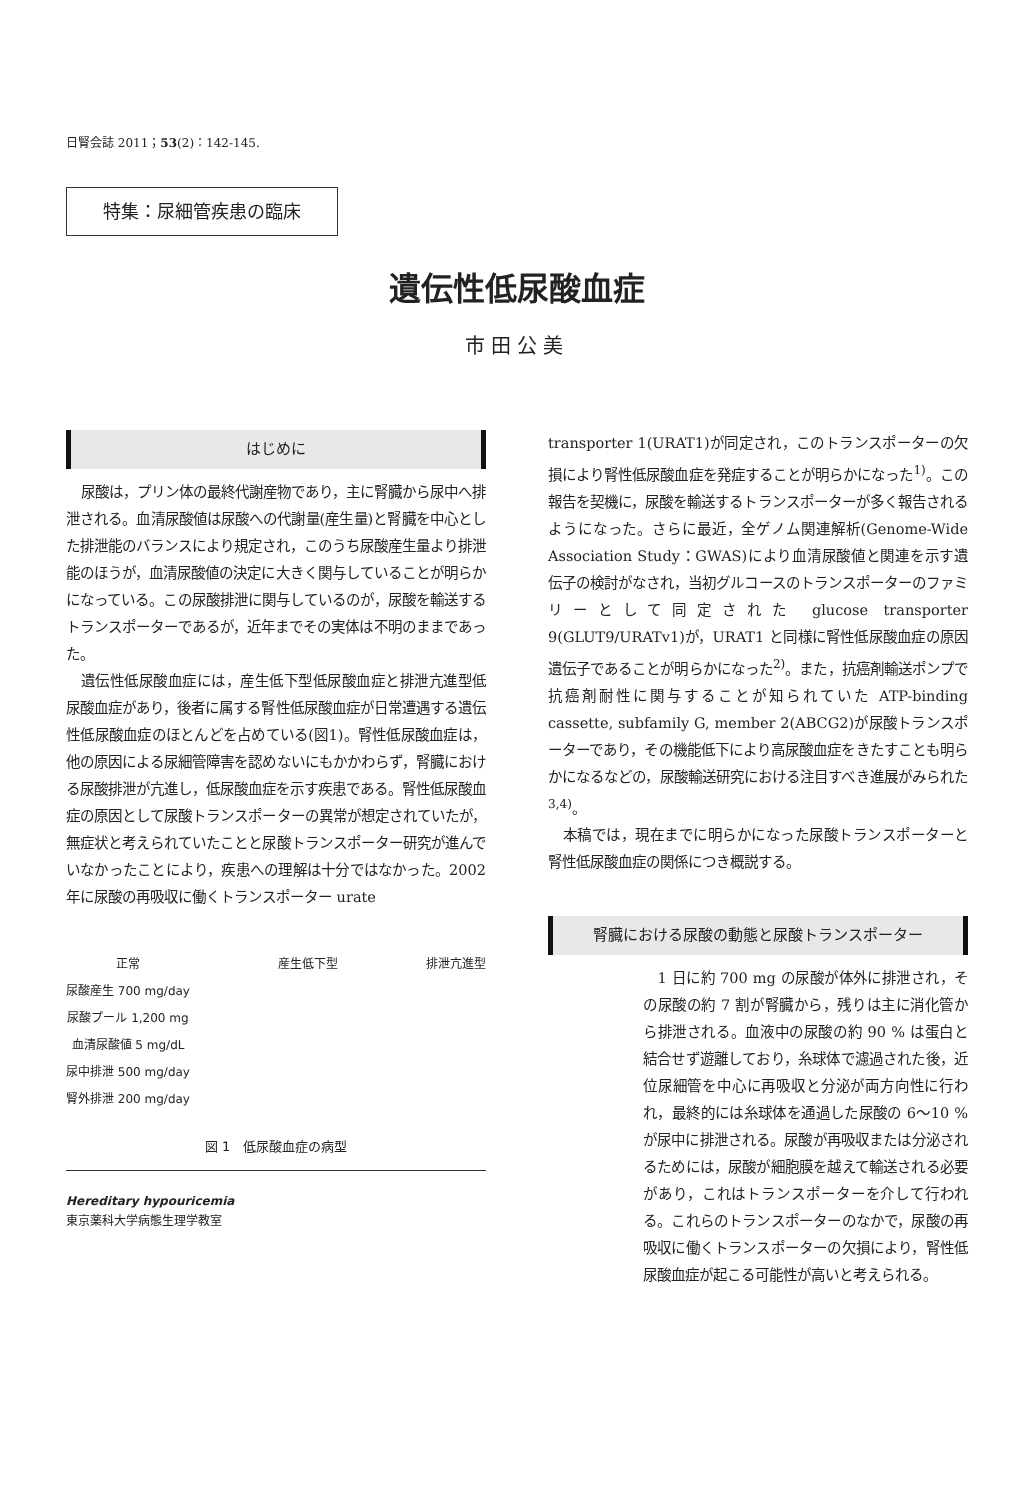日腎会誌 2011；53(2)：142-145.
特集：尿細管疾患の臨床
遺伝性低尿酸血症
市田公美
はじめに
尿酸は，プリン体の最終代謝産物であり，主に腎臓から尿中へ排泄される。血清尿酸値は尿酸への代謝量(産生量)と腎臓を中心とした排泄能のバランスにより規定され，このうち尿酸産生量より排泄能のほうが，血清尿酸値の決定に大きく関与していることが明らかになっている。この尿酸排泄に関与しているのが，尿酸を輸送するトランスポーターであるが，近年までその実体は不明のままであった。
遺伝性低尿酸血症には，産生低下型低尿酸血症と排泄亢進型低尿酸血症があり，後者に属する腎性低尿酸血症が日常遭遇する遺伝性低尿酸血症のほとんどを占めている(図1)。腎性低尿酸血症は，他の原因による尿細管障害を認めないにもかかわらず，腎臓における尿酸排泄が亢進し，低尿酸血症を示す疾患である。腎性低尿酸血症の原因として尿酸トランスポーターの異常が想定されていたが，無症状と考えられていたことと尿酸トランスポーター研究が進んでいなかったことにより，疾患への理解は十分ではなかった。2002 年に尿酸の再吸収に働くトランスポーター urate
正常
尿酸産生 700 mg/day
尿酸プール 1,200 mg
血清尿酸値 5 mg/dL
尿中排泄 500 mg/day
腎外排泄 200 mg/day
産生低下型 排泄亢進型
図 1　低尿酸血症の病型
Hereditary hypouricemia
東京薬科大学病態生理学教室
transporter 1(URAT1)が同定され，このトランスポーターの欠損により腎性低尿酸血症を発症することが明らかになった<sup>1)</sup>。この報告を契機に，尿酸を輸送するトランスポーターが多く報告されるようになった。さらに最近，全ゲノム関連解析(Genome-Wide Association Study：GWAS)により血清尿酸値と関連を示す遺伝子の検討がなされ，当初グルコースのトランスポーターのファミリーとして同定された glucose transporter 9(GLUT9/URATv1)が，URAT1 と同様に腎性低尿酸血症の原因遺伝子であることが明らかになった<sup>2)</sup>。また，抗癌剤輸送ポンプで抗癌剤耐性に関与することが知られていた ATP-binding cassette, subfamily G, member 2(ABCG2)が尿酸トランスポーターであり，その機能低下により高尿酸血症をきたすことも明らかになるなどの，尿酸輸送研究における注目すべき進展がみられた<sup>3,4)</sup>。
本稿では，現在までに明らかになった尿酸トランスポーターと腎性低尿酸血症の関係につき概説する。
腎臓における尿酸の動態と尿酸トランスポーター
1 日に約 700 mg の尿酸が体外に排泄され，その尿酸の約 7 割が腎臓から，残りは主に消化管から排泄される。血液中の尿酸の約 90 % は蛋白と結合せず遊離しており，糸球体で濾過された後，近位尿細管を中心に再吸収と分泌が両方向性に行われ，最終的には糸球体を通過した尿酸の 6〜10 %が尿中に排泄される。尿酸が再吸収または分泌されるためには，尿酸が細胞膜を越えて輸送される必要があり，これはトランスポーターを介して行われる。これらのトランスポーターのなかで，尿酸の再吸収に働くトランスポーターの欠損により，腎性低尿酸血症が起こる可能性が高いと考えられる。